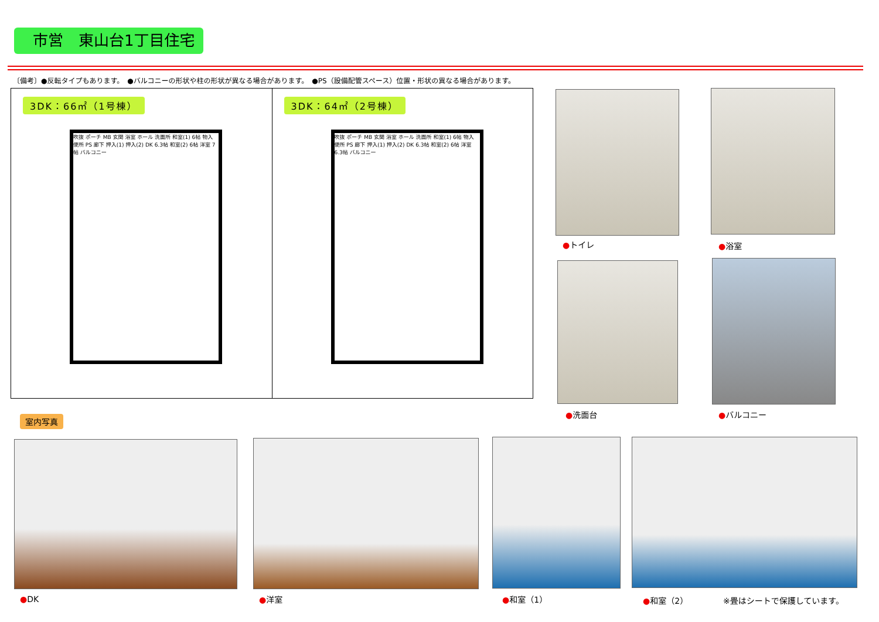市営　東山台1丁目住宅
〔備考〕●反転タイプもあります。　●バルコニーの形状や柱の形状が異なる場合があります。　●PS（設備配管スペース）位置・形状の異なる場合があります。
3DK：66㎡（1号棟）
吹抜 ポーチ MB 玄関 浴室 ホール 洗面所 和室(1) 6帖 物入 便所 PS 廊下 押入(1) 押入(2) DK 6.3帖 和室(2) 6帖 洋室 7帖 バルコニー
3DK：64㎡（2号棟）
吹抜 ポーチ MB 玄関 浴室 ホール 洗面所 和室(1) 6帖 物入 便所 PS 廊下 押入(1) 押入(2) DK 6.3帖 和室(2) 6帖 洋室 6.3帖 バルコニー
●トイレ ●浴室
●洗面台 ●バルコニー
室内写真
●DK ●洋室 ●和室（1） ●和室（2） ※畳はシートで保護しています。